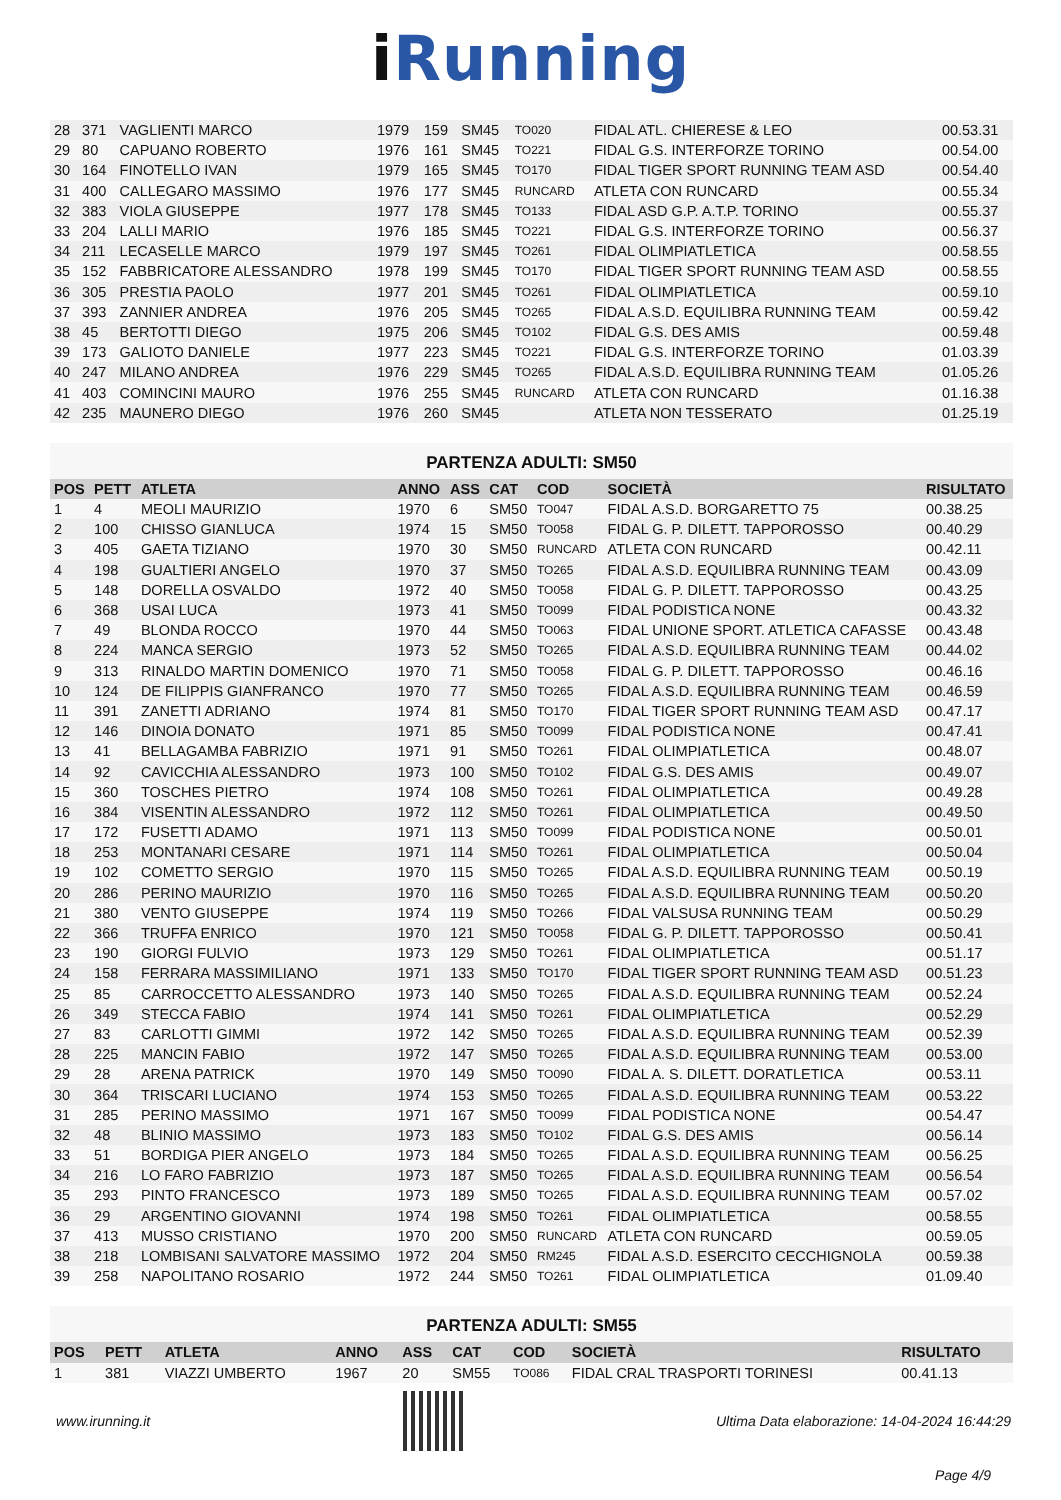i Running
| 28 | 371 | VAGLIENTI MARCO | 1979 | 159 | SM45 | TO020 | FIDAL ATL. CHIERESE & LEO | 00.53.31 |
| 29 | 80 | CAPUANO ROBERTO | 1976 | 161 | SM45 | TO221 | FIDAL G.S. INTERFORZE TORINO | 00.54.00 |
| 30 | 164 | FINOTELLO IVAN | 1979 | 165 | SM45 | TO170 | FIDAL TIGER SPORT RUNNING TEAM ASD | 00.54.40 |
| 31 | 400 | CALLEGARO MASSIMO | 1976 | 177 | SM45 | RUNCARD | ATLETA CON RUNCARD | 00.55.34 |
| 32 | 383 | VIOLA GIUSEPPE | 1977 | 178 | SM45 | TO133 | FIDAL ASD G.P. A.T.P. TORINO | 00.55.37 |
| 33 | 204 | LALLI MARIO | 1976 | 185 | SM45 | TO221 | FIDAL G.S. INTERFORZE TORINO | 00.56.37 |
| 34 | 211 | LECASELLE MARCO | 1979 | 197 | SM45 | TO261 | FIDAL OLIMPIATLETICA | 00.58.55 |
| 35 | 152 | FABBRICATORE ALESSANDRO | 1978 | 199 | SM45 | TO170 | FIDAL TIGER SPORT RUNNING TEAM ASD | 00.58.55 |
| 36 | 305 | PRESTIA PAOLO | 1977 | 201 | SM45 | TO261 | FIDAL OLIMPIATLETICA | 00.59.10 |
| 37 | 393 | ZANNIER ANDREA | 1976 | 205 | SM45 | TO265 | FIDAL A.S.D. EQUILIBRA RUNNING TEAM | 00.59.42 |
| 38 | 45 | BERTOTTI DIEGO | 1975 | 206 | SM45 | TO102 | FIDAL G.S. DES AMIS | 00.59.48 |
| 39 | 173 | GALIOTO DANIELE | 1977 | 223 | SM45 | TO221 | FIDAL G.S. INTERFORZE TORINO | 01.03.39 |
| 40 | 247 | MILANO ANDREA | 1976 | 229 | SM45 | TO265 | FIDAL A.S.D. EQUILIBRA RUNNING TEAM | 01.05.26 |
| 41 | 403 | COMINCINI MAURO | 1976 | 255 | SM45 | RUNCARD | ATLETA CON RUNCARD | 01.16.38 |
| 42 | 235 | MAUNERO DIEGO | 1976 | 260 | SM45 | | ATLETA NON TESSERATO | 01.25.19 |
PARTENZA ADULTI: SM50
| POS | PETT | ATLETA | ANNO | ASS | CAT | COD | SOCIETÀ | RISULTATO |
| --- | --- | --- | --- | --- | --- | --- | --- | --- |
| 1 | 4 | MEOLI MAURIZIO | 1970 | 6 | SM50 | TO047 | FIDAL A.S.D. BORGARETTO 75 | 00.38.25 |
| 2 | 100 | CHISSO GIANLUCA | 1974 | 15 | SM50 | TO058 | FIDAL G. P. DILETT. TAPPOROSSO | 00.40.29 |
| 3 | 405 | GAETA TIZIANO | 1970 | 30 | SM50 | RUNCARD | ATLETA CON RUNCARD | 00.42.11 |
| 4 | 198 | GUALTIERI ANGELO | 1970 | 37 | SM50 | TO265 | FIDAL A.S.D. EQUILIBRA RUNNING TEAM | 00.43.09 |
| 5 | 148 | DORELLA OSVALDO | 1972 | 40 | SM50 | TO058 | FIDAL G. P. DILETT. TAPPOROSSO | 00.43.25 |
| 6 | 368 | USAI LUCA | 1973 | 41 | SM50 | TO099 | FIDAL PODISTICA NONE | 00.43.32 |
| 7 | 49 | BLONDA ROCCO | 1970 | 44 | SM50 | TO063 | FIDAL UNIONE SPORT. ATLETICA CAFASSE | 00.43.48 |
| 8 | 224 | MANCA SERGIO | 1973 | 52 | SM50 | TO265 | FIDAL A.S.D. EQUILIBRA RUNNING TEAM | 00.44.02 |
| 9 | 313 | RINALDO MARTIN DOMENICO | 1970 | 71 | SM50 | TO058 | FIDAL G. P. DILETT. TAPPOROSSO | 00.46.16 |
| 10 | 124 | DE FILIPPIS GIANFRANCO | 1970 | 77 | SM50 | TO265 | FIDAL A.S.D. EQUILIBRA RUNNING TEAM | 00.46.59 |
| 11 | 391 | ZANETTI ADRIANO | 1974 | 81 | SM50 | TO170 | FIDAL TIGER SPORT RUNNING TEAM ASD | 00.47.17 |
| 12 | 146 | DINOIA DONATO | 1971 | 85 | SM50 | TO099 | FIDAL PODISTICA NONE | 00.47.41 |
| 13 | 41 | BELLAGAMBA FABRIZIO | 1971 | 91 | SM50 | TO261 | FIDAL OLIMPIATLETICA | 00.48.07 |
| 14 | 92 | CAVICCHIA ALESSANDRO | 1973 | 100 | SM50 | TO102 | FIDAL G.S. DES AMIS | 00.49.07 |
| 15 | 360 | TOSCHES PIETRO | 1974 | 108 | SM50 | TO261 | FIDAL OLIMPIATLETICA | 00.49.28 |
| 16 | 384 | VISENTIN ALESSANDRO | 1972 | 112 | SM50 | TO261 | FIDAL OLIMPIATLETICA | 00.49.50 |
| 17 | 172 | FUSETTI ADAMO | 1971 | 113 | SM50 | TO099 | FIDAL PODISTICA NONE | 00.50.01 |
| 18 | 253 | MONTANARI CESARE | 1971 | 114 | SM50 | TO261 | FIDAL OLIMPIATLETICA | 00.50.04 |
| 19 | 102 | COMETTO SERGIO | 1970 | 115 | SM50 | TO265 | FIDAL A.S.D. EQUILIBRA RUNNING TEAM | 00.50.19 |
| 20 | 286 | PERINO MAURIZIO | 1970 | 116 | SM50 | TO265 | FIDAL A.S.D. EQUILIBRA RUNNING TEAM | 00.50.20 |
| 21 | 380 | VENTO GIUSEPPE | 1974 | 119 | SM50 | TO266 | FIDAL VALSUSA RUNNING TEAM | 00.50.29 |
| 22 | 366 | TRUFFA ENRICO | 1970 | 121 | SM50 | TO058 | FIDAL G. P. DILETT. TAPPOROSSO | 00.50.41 |
| 23 | 190 | GIORGI FULVIO | 1973 | 129 | SM50 | TO261 | FIDAL OLIMPIATLETICA | 00.51.17 |
| 24 | 158 | FERRARA MASSIMILIANO | 1971 | 133 | SM50 | TO170 | FIDAL TIGER SPORT RUNNING TEAM ASD | 00.51.23 |
| 25 | 85 | CARROCCETTO ALESSANDRO | 1973 | 140 | SM50 | TO265 | FIDAL A.S.D. EQUILIBRA RUNNING TEAM | 00.52.24 |
| 26 | 349 | STECCA FABIO | 1974 | 141 | SM50 | TO261 | FIDAL OLIMPIATLETICA | 00.52.29 |
| 27 | 83 | CARLOTTI GIMMI | 1972 | 142 | SM50 | TO265 | FIDAL A.S.D. EQUILIBRA RUNNING TEAM | 00.52.39 |
| 28 | 225 | MANCIN FABIO | 1972 | 147 | SM50 | TO265 | FIDAL A.S.D. EQUILIBRA RUNNING TEAM | 00.53.00 |
| 29 | 28 | ARENA PATRICK | 1970 | 149 | SM50 | TO090 | FIDAL A. S. DILETT. DORATLETICA | 00.53.11 |
| 30 | 364 | TRISCARI LUCIANO | 1974 | 153 | SM50 | TO265 | FIDAL A.S.D. EQUILIBRA RUNNING TEAM | 00.53.22 |
| 31 | 285 | PERINO MASSIMO | 1971 | 167 | SM50 | TO099 | FIDAL PODISTICA NONE | 00.54.47 |
| 32 | 48 | BLINIO MASSIMO | 1973 | 183 | SM50 | TO102 | FIDAL G.S. DES AMIS | 00.56.14 |
| 33 | 51 | BORDIGA PIER ANGELO | 1973 | 184 | SM50 | TO265 | FIDAL A.S.D. EQUILIBRA RUNNING TEAM | 00.56.25 |
| 34 | 216 | LO FARO FABRIZIO | 1973 | 187 | SM50 | TO265 | FIDAL A.S.D. EQUILIBRA RUNNING TEAM | 00.56.54 |
| 35 | 293 | PINTO FRANCESCO | 1973 | 189 | SM50 | TO265 | FIDAL A.S.D. EQUILIBRA RUNNING TEAM | 00.57.02 |
| 36 | 29 | ARGENTINO GIOVANNI | 1974 | 198 | SM50 | TO261 | FIDAL OLIMPIATLETICA | 00.58.55 |
| 37 | 413 | MUSSO CRISTIANO | 1970 | 200 | SM50 | RUNCARD | ATLETA CON RUNCARD | 00.59.05 |
| 38 | 218 | LOMBISANI SALVATORE MASSIMO | 1972 | 204 | SM50 | RM245 | FIDAL A.S.D. ESERCITO CECCHIGNOLA | 00.59.38 |
| 39 | 258 | NAPOLITANO ROSARIO | 1972 | 244 | SM50 | TO261 | FIDAL OLIMPIATLETICA | 01.09.40 |
PARTENZA ADULTI: SM55
| POS | PETT | ATLETA | ANNO | ASS | CAT | COD | SOCIETÀ | RISULTATO |
| --- | --- | --- | --- | --- | --- | --- | --- | --- |
| 1 | 381 | VIAZZI UMBERTO | 1967 | 20 | SM55 | TO086 | FIDAL CRAL TRASPORTI TORINESI | 00.41.13 |
www.irunning.it
Ultima Data elaborazione: 14-04-2024 16:44:29
Page 4/9